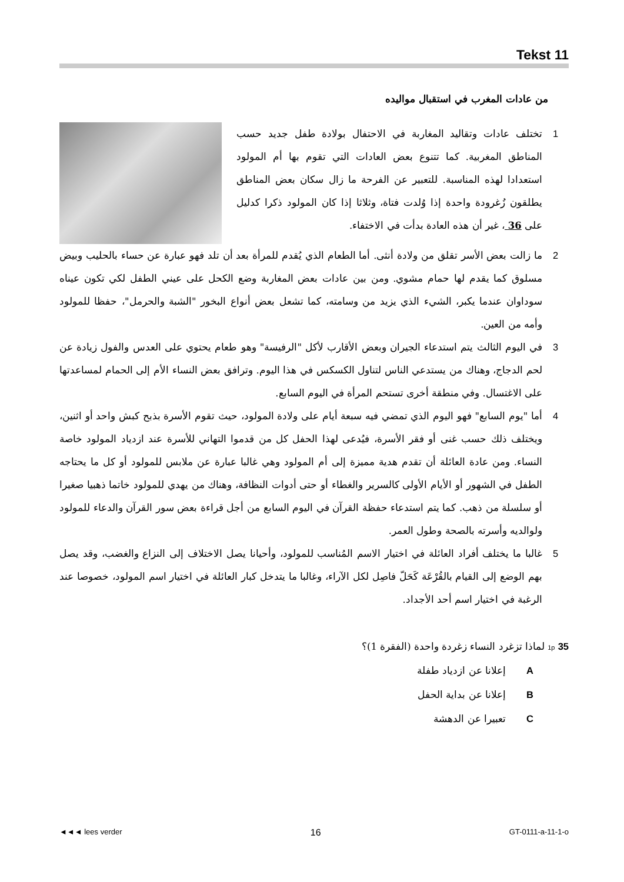Tekst 11
من عادات المغرب في استقبال مواليده
1 تختلف عادات وتقاليد المغاربة في الاحتفال بولادة طفل جديد حسب المناطق المغربية. كما تتنوع بعض العادات التي تقوم بها أم المولود استعدادا لهذه المناسبة. للتعبير عن الفرحة ما زال سكان بعض المناطق يطلقون زُغرودة واحدة إذا وُلدت فتاة، وثلاثا إذا كان المولود ذكرا كدليل على 36 ، غير أن هذه العادة بدأت في الاختفاء.
2 ما زالت بعض الأسر تقلق من ولادة أنثى. أما الطعام الذي يُقدم للمرأة بعد أن تلد فهو عبارة عن حساء بالحليب وبيض مسلوق كما يقدم لها حمام مشوي. ومن بين عادات بعض المغاربة وضع الكحل على عيني الطفل لكي تكون عيناه سوداوان عندما يكبر، الشيء الذي يزيد من وسامته، كما تشعل بعض أنواع البخور "الشبة والحرمل"، حفظا للمولود وأمه من العين.
3 في اليوم الثالث يتم استدعاء الجيران وبعض الأقارب لأكل "الرفيسة" وهو طعام يحتوي على العدس والفول زيادة عن لحم الدجاج، وهناك من يستدعي الناس لتناول الكسكس في هذا اليوم. وترافق بعض النساء الأم إلى الحمام لمساعدتها على الاغتسال. وفي منطقة أخرى تستحم المرأة في اليوم السابع.
4 أما "يوم السابع" فهو اليوم الذي تمضي فيه سبعة أيام على ولادة المولود، حيث تقوم الأسرة بذبح كبش واحد أو اثنين، ويختلف ذلك حسب غنى أو فقر الأسرة، فيُدعى لهذا الحفل كل من قدموا التهاني للأسرة عند ازدياد المولود خاصة النساء. ومن عادة العائلة أن تقدم هدية مميزة إلى أم المولود وهي غالبا عبارة عن ملابس للمولود أو كل ما يحتاجه الطفل في الشهور أو الأيام الأولى كالسرير والغطاء أو حتى أدوات النظافة، وهناك من يهدي للمولود خاتما ذهبيا صغيرا أو سلسلة من ذهب. كما يتم استدعاء حفظة القرآن في اليوم السابع من أجل قراءة بعض سور القرآن والدعاء للمولود ولوالديه وأسرته بالصحة وطول العمر.
5 غالبا ما يختلف أفراد العائلة في اختيار الاسم المُناسب للمولود، وأحيانا يصل الاختلاف إلى النزاع والغضب، وقد يصل بهم الوضع إلى القيام بالقُرْعَة كَحَلّ فاصِل لكل الآراء، وغالبا ما يتدخل كبار العائلة في اختيار اسم المولود، خصوصا عند الرغبة في اختيار اسم أحد الأجداد.
1p 35 لماذا تزغرد النساء زغردة واحدة (الفقرة 1)؟
A إعلانا عن ازدياد طفلة
B إعلانا عن بداية الحفل
C تعبيرا عن الدهشة
◄◄◄ lees verder 16 GT-0111-a-11-1-o